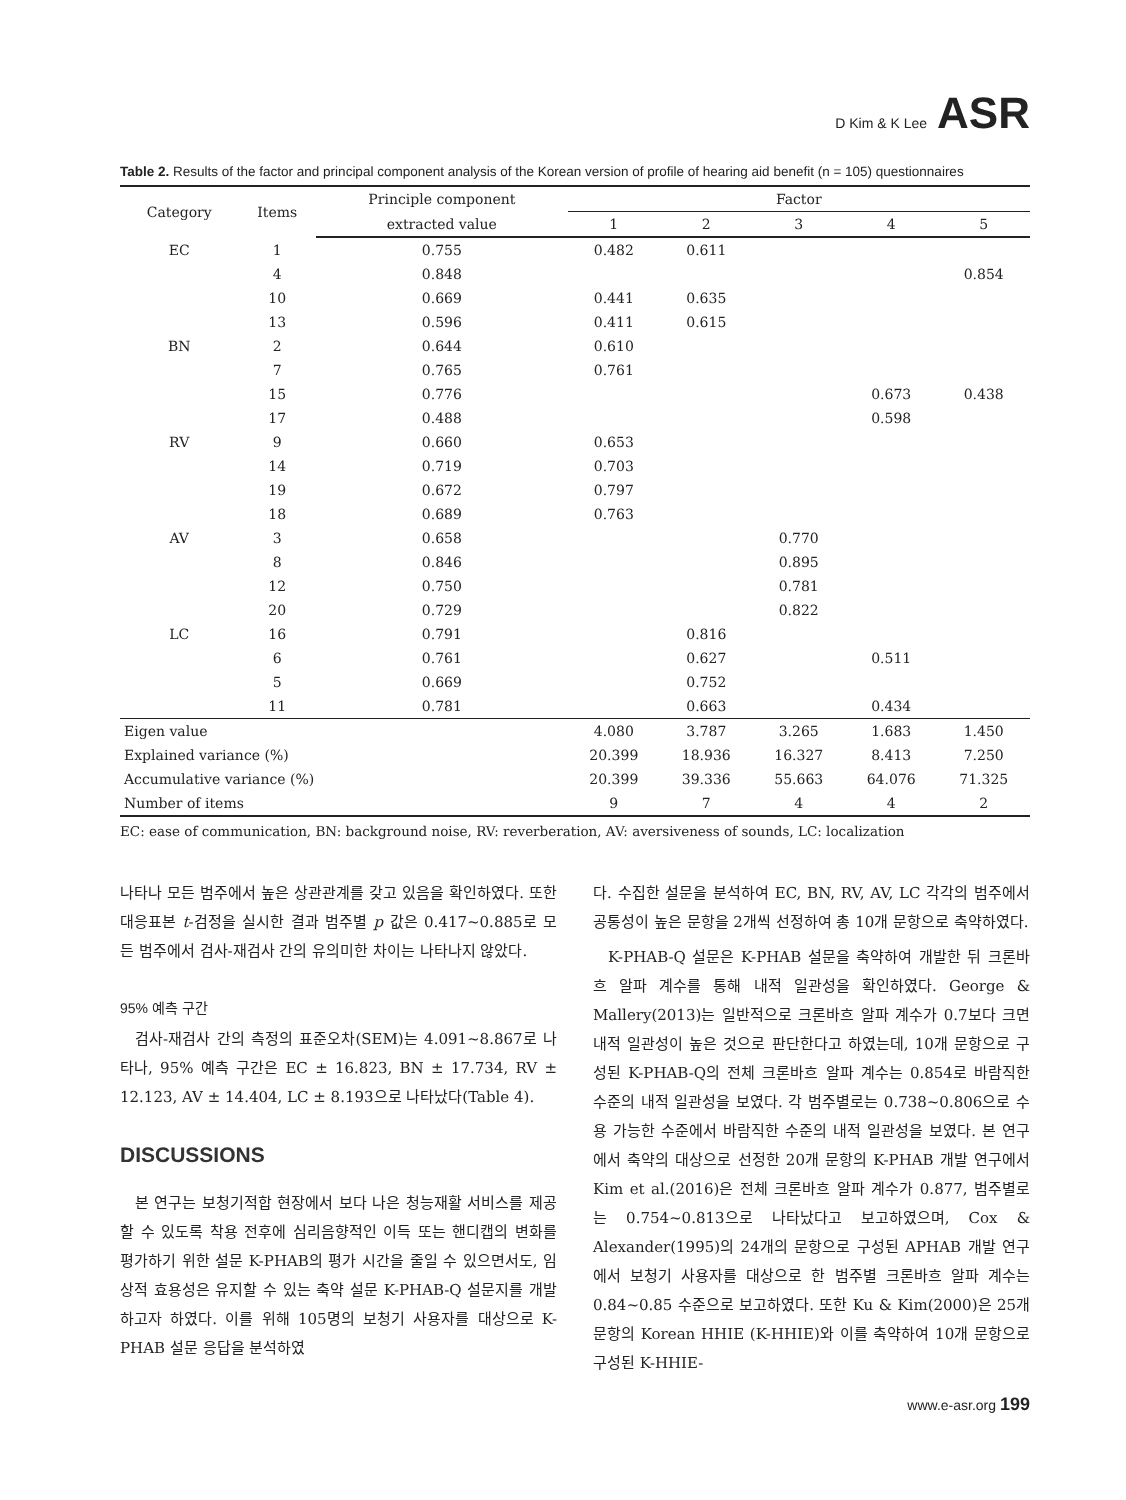D Kim & K Lee ASR
Table 2. Results of the factor and principal component analysis of the Korean version of profile of hearing aid benefit (n = 105) questionnaires
| Category | Items | Principle component | Factor | | | | |
| --- | --- | --- | --- | --- | --- | --- | --- |
| | | extracted value | 1 | 2 | 3 | 4 | 5 |
| EC | 1 | 0.755 | 0.482 | 0.611 | | | |
| | 4 | 0.848 | | | | | 0.854 |
| | 10 | 0.669 | 0.441 | 0.635 | | | |
| | 13 | 0.596 | 0.411 | 0.615 | | | |
| BN | 2 | 0.644 | 0.610 | | | | |
| | 7 | 0.765 | 0.761 | | | | |
| | 15 | 0.776 | | | | 0.673 | 0.438 |
| | 17 | 0.488 | | | | 0.598 | |
| RV | 9 | 0.660 | 0.653 | | | | |
| | 14 | 0.719 | 0.703 | | | | |
| | 19 | 0.672 | 0.797 | | | | |
| | 18 | 0.689 | 0.763 | | | | |
| AV | 3 | 0.658 | | | 0.770 | | |
| | 8 | 0.846 | | | 0.895 | | |
| | 12 | 0.750 | | | 0.781 | | |
| | 20 | 0.729 | | | 0.822 | | |
| LC | 16 | 0.791 | | 0.816 | | | |
| | 6 | 0.761 | | 0.627 | | 0.511 | |
| | 5 | 0.669 | | 0.752 | | | |
| | 11 | 0.781 | | 0.663 | | 0.434 | |
| Eigen value | | | 4.080 | 3.787 | 3.265 | 1.683 | 1.450 |
| Explained variance (%) | | | 20.399 | 18.936 | 16.327 | 8.413 | 7.250 |
| Accumulative variance (%) | | | 20.399 | 39.336 | 55.663 | 64.076 | 71.325 |
| Number of items | | | 9 | 7 | 4 | 4 | 2 |
EC: ease of communication, BN: background noise, RV: reverberation, AV: aversiveness of sounds, LC: localization
나타나 모든 범주에서 높은 상관관계를 갖고 있음을 확인하였다. 또한 대응표본 t-검정을 실시한 결과 범주별 p 값은 0.417~0.885로 모든 범주에서 검사-재검사 간의 유의미한 차이는 나타나지 않았다.
95% 예측 구간
검사-재검사 간의 측정의 표준오차(SEM)는 4.091~8.867로 나타나, 95% 예측 구간은 EC ± 16.823, BN ± 17.734, RV ± 12.123, AV ± 14.404, LC ± 8.193으로 나타났다(Table 4).
DISCUSSIONS
본 연구는 보청기적합 현장에서 보다 나은 청능재활 서비스를 제공할 수 있도록 착용 전후에 심리음향적인 이득 또는 핸디캡의 변화를 평가하기 위한 설문 K-PHAB의 평가 시간을 줄일 수 있으면서도, 임상적 효용성은 유지할 수 있는 축약 설문 K-PHAB-Q 설문지를 개발하고자 하였다. 이를 위해 105명의 보청기 사용자를 대상으로 K-PHAB 설문 응답을 분석하였
다. 수집한 설문을 분석하여 EC, BN, RV, AV, LC 각각의 범주에서 공통성이 높은 문항을 2개씩 선정하여 총 10개 문항으로 축약하였다.
K-PHAB-Q 설문은 K-PHAB 설문을 축약하여 개발한 뒤 크론바흐 알파 계수를 통해 내적 일관성을 확인하였다. George & Mallery(2013)는 일반적으로 크론바흐 알파 계수가 0.7보다 크면 내적 일관성이 높은 것으로 판단한다고 하였는데, 10개 문항으로 구성된 K-PHAB-Q의 전체 크론바흐 알파 계수는 0.854로 바람직한 수준의 내적 일관성을 보였다. 각 범주별로는 0.738~0.806으로 수용 가능한 수준에서 바람직한 수준의 내적 일관성을 보였다. 본 연구에서 축약의 대상으로 선정한 20개 문항의 K-PHAB 개발 연구에서 Kim et al.(2016)은 전체 크론바흐 알파 계수가 0.877, 범주별로는 0.754~0.813으로 나타났다고 보고하였으며, Cox & Alexander(1995)의 24개의 문항으로 구성된 APHAB 개발 연구에서 보청기 사용자를 대상으로 한 범주별 크론바흐 알파 계수는 0.84~0.85 수준으로 보고하였다. 또한 Ku & Kim(2000)은 25개 문항의 Korean HHIE (K-HHIE)와 이를 축약하여 10개 문항으로 구성된 K-HHIE-
www.e-asr.org 199